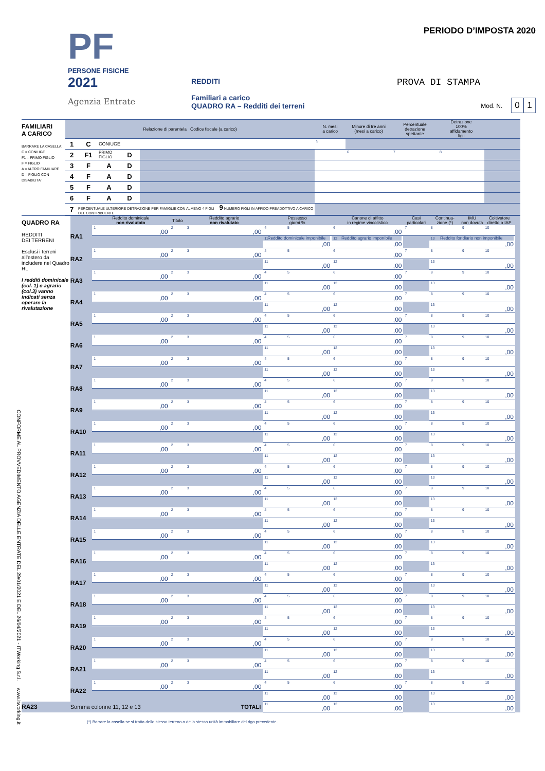CONFORME AL PROVVEDIMENTO AGENZIA DELLE ENTRATE DEL 29/01/2021 E DEL 26/04/2021 - ITWorking S.r.l. www.itworking.it
PF
PERSONE FISICHE
2021
Agenzia Entrate
REDDITI
Familiari a carico
QUADRO RA – Redditi dei terreni
PERIODO D’IMPOSTA 2020
PROVA DI STAMPA
Mod. N. 0 1
| FAMILIARI A CARICO BARRARE LA CASELLA: C = CONIUGE F1 = PRIMO FIGLIO F = FIGLIO A = ALTRO FAMILIARE D = FIGLIO CON DISABILITA' | Relazione di parentela Codice fiscale (a carico) | | | | | N. mesi a carico | Minore di tre anni (mesi a carico) | Percentuale detrazione spettante | Detrazione 100% affidamento figli | |
| | 1 | C | CONIUGE | | | <sup>5</sup> | | | | |
| | 2 | F1 | PRIMO FIGLIO | D | | | <sup>6</sup> | <sup>7</sup> | <sup>8</sup> | |
| | 3 | F | A | D | | | | | | |
| | 4 | F | A | D | | | | | | |
| | 5 | F | A | D | | | | | | |
| | 6 | F | A | D | | | | | | |
| | 7 | PERCENTUALE ULTERIORE DETRAZIONE PER FAMIGLIE CON ALMENO 4 FIGLI 9 NUMERO FIGLI IN AFFIDO PREADOTTIVO A CARICO DEL CONTRIBUENTE | | | | | | | | |
| QUADRO RA REDDITI DEI TERRENI Esclusi i terreni all'estero da includere nel Quadro RL I redditi dominicale (col. 1) e agrario (col.3) vanno indicati senza operare la rivalutazione | | Reddito dominicale non rivalutato | Titolo | Reddito agrario non rivalutato | Possesso giorni % | | Canone di affitto in regime vincolistico | Casi particolari | Continua- zione (*) | IMU non dovuta | Coltivatore diretto o IAP | |
| | RA1 | <sup>1</sup>,00 | <sup>2</sup> | <sup>3</sup>,00 | <sup>4</sup> | <sup>5</sup> | <sup>6</sup>,00 | <sup>7</sup> | <sup>8</sup> | <sup>9</sup> | <sup>10</sup> | |
| | | | | | Reddito dominicale imponibile<sup>11</sup>,00 | | Reddito agrario imponibile<sup>12</sup>,00 | | Reddito fondiario non imponibile<sup>13</sup>,00 | | | |
| | RA2 | <sup>1</sup>,00 | <sup>2</sup> | <sup>3</sup>,00 | <sup>4</sup> | <sup>5</sup> | <sup>6</sup>,00 | <sup>7</sup> | <sup>8</sup> | <sup>9</sup> | <sup>10</sup> | |
| | | | | | <sup>11</sup>,00 | | <sup>12</sup>,00 | | <sup>13</sup>,00 | | | |
| | RA3 | <sup>1</sup>,00 | <sup>2</sup> | <sup>3</sup>,00 | <sup>4</sup> | <sup>5</sup> | <sup>6</sup>,00 | <sup>7</sup> | <sup>8</sup> | <sup>9</sup> | <sup>10</sup> | |
| | | | | | <sup>11</sup>,00 | | <sup>12</sup>,00 | | <sup>13</sup>,00 | | | |
| | RA4 | <sup>1</sup>,00 | <sup>2</sup> | <sup>3</sup>,00 | <sup>4</sup> | <sup>5</sup> | <sup>6</sup>,00 | <sup>7</sup> | <sup>8</sup> | <sup>9</sup> | <sup>10</sup> | |
| | | | | | <sup>11</sup>,00 | | <sup>12</sup>,00 | | <sup>13</sup>,00 | | | |
| | RA5 | <sup>1</sup>,00 | <sup>2</sup> | <sup>3</sup>,00 | <sup>4</sup> | <sup>5</sup> | <sup>6</sup>,00 | <sup>7</sup> | <sup>8</sup> | <sup>9</sup> | <sup>10</sup> | |
| | | | | | <sup>11</sup>,00 | | <sup>12</sup>,00 | | <sup>13</sup>,00 | | | |
| | RA6 | <sup>1</sup>,00 | <sup>2</sup> | <sup>3</sup>,00 | <sup>4</sup> | <sup>5</sup> | <sup>6</sup>,00 | <sup>7</sup> | <sup>8</sup> | <sup>9</sup> | <sup>10</sup> | |
| | | | | | <sup>11</sup>,00 | | <sup>12</sup>,00 | | <sup>13</sup>,00 | | | |
| | RA7 | <sup>1</sup>,00 | <sup>2</sup> | <sup>3</sup>,00 | <sup>4</sup> | <sup>5</sup> | <sup>6</sup>,00 | <sup>7</sup> | <sup>8</sup> | <sup>9</sup> | <sup>10</sup> | |
| | | | | | <sup>11</sup>,00 | | <sup>12</sup>,00 | | <sup>13</sup>,00 | | | |
| | RA8 | <sup>1</sup>,00 | <sup>2</sup> | <sup>3</sup>,00 | <sup>4</sup> | <sup>5</sup> | <sup>6</sup>,00 | <sup>7</sup> | <sup>8</sup> | <sup>9</sup> | <sup>10</sup> | |
| | | | | | <sup>11</sup>,00 | | <sup>12</sup>,00 | | <sup>13</sup>,00 | | | |
| | RA9 | <sup>1</sup>,00 | <sup>2</sup> | <sup>3</sup>,00 | <sup>4</sup> | <sup>5</sup> | <sup>6</sup>,00 | <sup>7</sup> | <sup>8</sup> | <sup>9</sup> | <sup>10</sup> | |
| | | | | | <sup>11</sup>,00 | | <sup>12</sup>,00 | | <sup>13</sup>,00 | | | |
| | RA10 | <sup>1</sup>,00 | <sup>2</sup> | <sup>3</sup>,00 | <sup>4</sup> | <sup>5</sup> | <sup>6</sup>,00 | <sup>7</sup> | <sup>8</sup> | <sup>9</sup> | <sup>10</sup> | |
| | | | | | <sup>11</sup>,00 | | <sup>12</sup>,00 | | <sup>13</sup>,00 | | | |
| | RA11 | <sup>1</sup>,00 | <sup>2</sup> | <sup>3</sup>,00 | <sup>4</sup> | <sup>5</sup> | <sup>6</sup>,00 | <sup>7</sup> | <sup>8</sup> | <sup>9</sup> | <sup>10</sup> | |
| | | | | | <sup>11</sup>,00 | | <sup>12</sup>,00 | | <sup>13</sup>,00 | | | |
| | RA12 | <sup>1</sup>,00 | <sup>2</sup> | <sup>3</sup>,00 | <sup>4</sup> | <sup>5</sup> | <sup>6</sup>,00 | <sup>7</sup> | <sup>8</sup> | <sup>9</sup> | <sup>10</sup> | |
| | | | | | <sup>11</sup>,00 | | <sup>12</sup>,00 | | <sup>13</sup>,00 | | | |
| | RA13 | <sup>1</sup>,00 | <sup>2</sup> | <sup>3</sup>,00 | <sup>4</sup> | <sup>5</sup> | <sup>6</sup>,00 | <sup>7</sup> | <sup>8</sup> | <sup>9</sup> | <sup>10</sup> | |
| | | | | | <sup>11</sup>,00 | | <sup>12</sup>,00 | | <sup>13</sup>,00 | | | |
| | RA14 | <sup>1</sup>,00 | <sup>2</sup> | <sup>3</sup>,00 | <sup>4</sup> | <sup>5</sup> | <sup>6</sup>,00 | <sup>7</sup> | <sup>8</sup> | <sup>9</sup> | <sup>10</sup> | |
| | | | | | <sup>11</sup>,00 | | <sup>12</sup>,00 | | <sup>13</sup>,00 | | | |
| | RA15 | <sup>1</sup>,00 | <sup>2</sup> | <sup>3</sup>,00 | <sup>4</sup> | <sup>5</sup> | <sup>6</sup>,00 | <sup>7</sup> | <sup>8</sup> | <sup>9</sup> | <sup>10</sup> | |
| | | | | | <sup>11</sup>,00 | | <sup>12</sup>,00 | | <sup>13</sup>,00 | | | |
| | RA16 | <sup>1</sup>,00 | <sup>2</sup> | <sup>3</sup>,00 | <sup>4</sup> | <sup>5</sup> | <sup>6</sup>,00 | <sup>7</sup> | <sup>8</sup> | <sup>9</sup> | <sup>10</sup> | |
| | | | | | <sup>11</sup>,00 | | <sup>12</sup>,00 | | <sup>13</sup>,00 | | | |
| | RA17 | <sup>1</sup>,00 | <sup>2</sup> | <sup>3</sup>,00 | <sup>4</sup> | <sup>5</sup> | <sup>6</sup>,00 | <sup>7</sup> | <sup>8</sup> | <sup>9</sup> | <sup>10</sup> | |
| | | | | | <sup>11</sup>,00 | | <sup>12</sup>,00 | | <sup>13</sup>,00 | | | |
| | RA18 | <sup>1</sup>,00 | <sup>2</sup> | <sup>3</sup>,00 | <sup>4</sup> | <sup>5</sup> | <sup>6</sup>,00 | <sup>7</sup> | <sup>8</sup> | <sup>9</sup> | <sup>10</sup> | |
| | | | | | <sup>11</sup>,00 | | <sup>12</sup>,00 | | <sup>13</sup>,00 | | | |
| | RA19 | <sup>1</sup>,00 | <sup>2</sup> | <sup>3</sup>,00 | <sup>4</sup> | <sup>5</sup> | <sup>6</sup>,00 | <sup>7</sup> | <sup>8</sup> | <sup>9</sup> | <sup>10</sup> | |
| | | | | | <sup>11</sup>,00 | | <sup>12</sup>,00 | | <sup>13</sup>,00 | | | |
| | RA20 | <sup>1</sup>,00 | <sup>2</sup> | <sup>3</sup>,00 | <sup>4</sup> | <sup>5</sup> | <sup>6</sup>,00 | <sup>7</sup> | <sup>8</sup> | <sup>9</sup> | <sup>10</sup> | |
| | | | | | <sup>11</sup>,00 | | <sup>12</sup>,00 | | <sup>13</sup>,00 | | | |
| | RA21 | <sup>1</sup>,00 | <sup>2</sup> | <sup>3</sup>,00 | <sup>4</sup> | <sup>5</sup> | <sup>6</sup>,00 | <sup>7</sup> | <sup>8</sup> | <sup>9</sup> | <sup>10</sup> | |
| | | | | | <sup>11</sup>,00 | | <sup>12</sup>,00 | | <sup>13</sup>,00 | | | |
| | RA22 | <sup>1</sup>,00 | <sup>2</sup> | <sup>3</sup>,00 | <sup>4</sup> | <sup>5</sup> | <sup>6</sup>,00 | <sup>7</sup> | <sup>8</sup> | <sup>9</sup> | <sup>10</sup> | |
| | | | | | <sup>11</sup>,00 | | <sup>12</sup>,00 | | <sup>13</sup>,00 | | | |
| RA23 | Somma colonne 11, 12 e 13 | | | TOTALI | <sup>11</sup>,00 | | <sup>12</sup>,00 | | <sup>13</sup>,00 | | | |
(*) Barrare la casella se si tratta dello stesso terreno o della stessa unità immobiliare del rigo precedente.